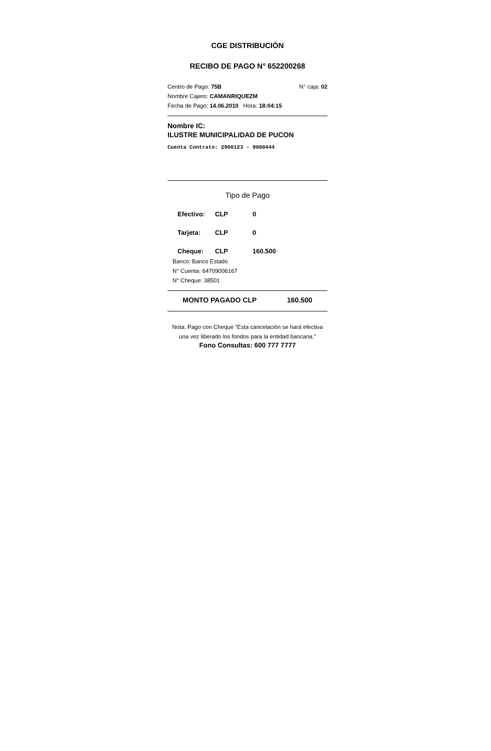CGE DISTRIBUCIÓN
RECIBO DE PAGO N° 652200268
Centro de Pago: 75B N° caja: 02
Nombre Cajero: CAMANRIQUEZM
Fecha de Pago: 14.06.2010 Hora: 18:04:15
Nombre IC:
ILUSTRE MUNICIPALIDAD DE PUCON
Cuenta Contrato: 2900123 - 9000444
Tipo de Pago
Efectivo: CLP 0
Tarjeta: CLP 0
Cheque: CLP 160.500
Banco: Banco Estado
N° Cuenta: 64709006167
N° Cheque: 38501
MONTO PAGADO CLP 160.500
Nota: Pago con Cheque "Esta cancelación se hará efectiva una vez liberado los fondos para la entidad bancaria."
Fono Consultas: 600 777 7777